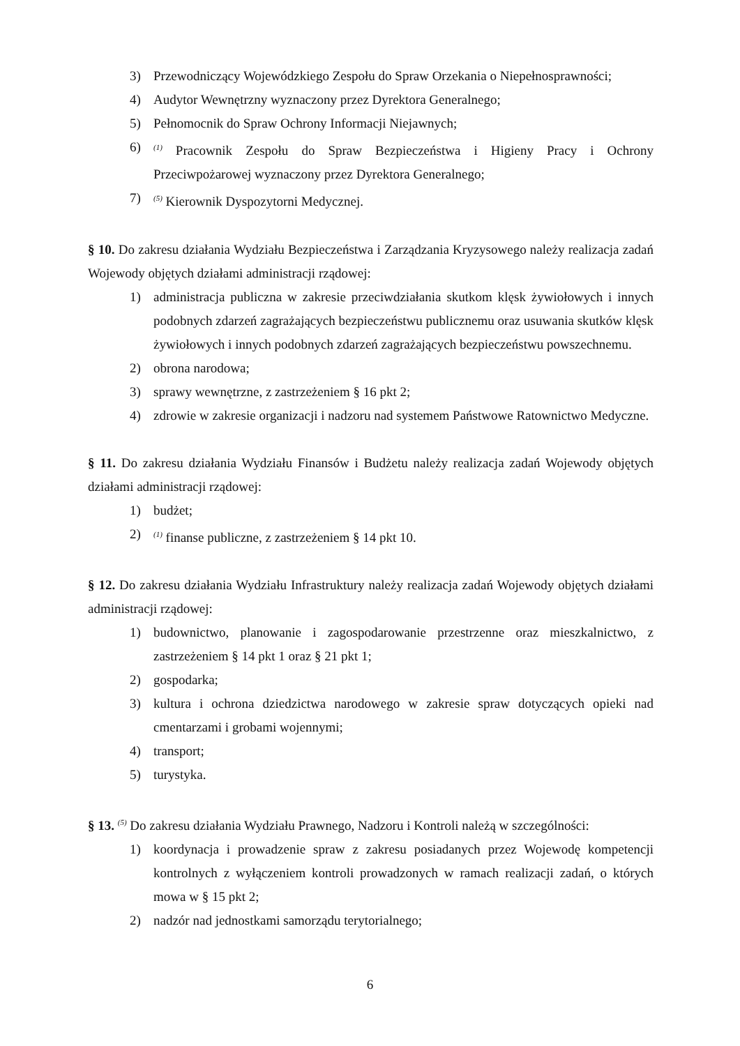3) Przewodniczący Wojewódzkiego Zespołu do Spraw Orzekania o Niepełnosprawności;
4) Audytor Wewnętrzny wyznaczony przez Dyrektora Generalnego;
5) Pełnomocnik do Spraw Ochrony Informacji Niejawnych;
6)<sup>(1)</sup> Pracownik Zespołu do Spraw Bezpieczeństwa i Higieny Pracy i Ochrony Przeciwpożarowej wyznaczony przez Dyrektora Generalnego;
7)<sup>(5)</sup> Kierownik Dyspozytorni Medycznej.
§ 10. Do zakresu działania Wydziału Bezpieczeństwa i Zarządzania Kryzysowego należy realizacja zadań Wojewody objętych działami administracji rządowej:
1) administracja publiczna w zakresie przeciwdziałania skutkom klęsk żywiołowych i innych podobnych zdarzeń zagrażających bezpieczeństwu publicznemu oraz usuwania skutków klęsk żywiołowych i innych podobnych zdarzeń zagrażających bezpieczeństwu powszechnemu.
2) obrona narodowa;
3) sprawy wewnętrzne, z zastrzeżeniem § 16 pkt 2;
4) zdrowie w zakresie organizacji i nadzoru nad systemem Państwowe Ratownictwo Medyczne.
§ 11. Do zakresu działania Wydziału Finansów i Budżetu należy realizacja zadań Wojewody objętych działami administracji rządowej:
1) budżet;
2)<sup>(1)</sup> finanse publiczne, z zastrzeżeniem § 14 pkt 10.
§ 12. Do zakresu działania Wydziału Infrastruktury należy realizacja zadań Wojewody objętych działami administracji rządowej:
1) budownictwo, planowanie i zagospodarowanie przestrzenne oraz mieszkalnictwo, z zastrzeżeniem § 14 pkt 1 oraz § 21 pkt 1;
2) gospodarka;
3) kultura i ochrona dziedzictwa narodowego w zakresie spraw dotyczących opieki nad cmentarzami i grobami wojennymi;
4) transport;
5) turystyka.
§ 13. <sup>(5)</sup> Do zakresu działania Wydziału Prawnego, Nadzoru i Kontroli należą w szczególności:
1) koordynacja i prowadzenie spraw z zakresu posiadanych przez Wojewodę kompetencji kontrolnych z wyłączeniem kontroli prowadzonych w ramach realizacji zadań, o których mowa w § 15 pkt 2;
2) nadzór nad jednostkami samorządu terytorialnego;
6